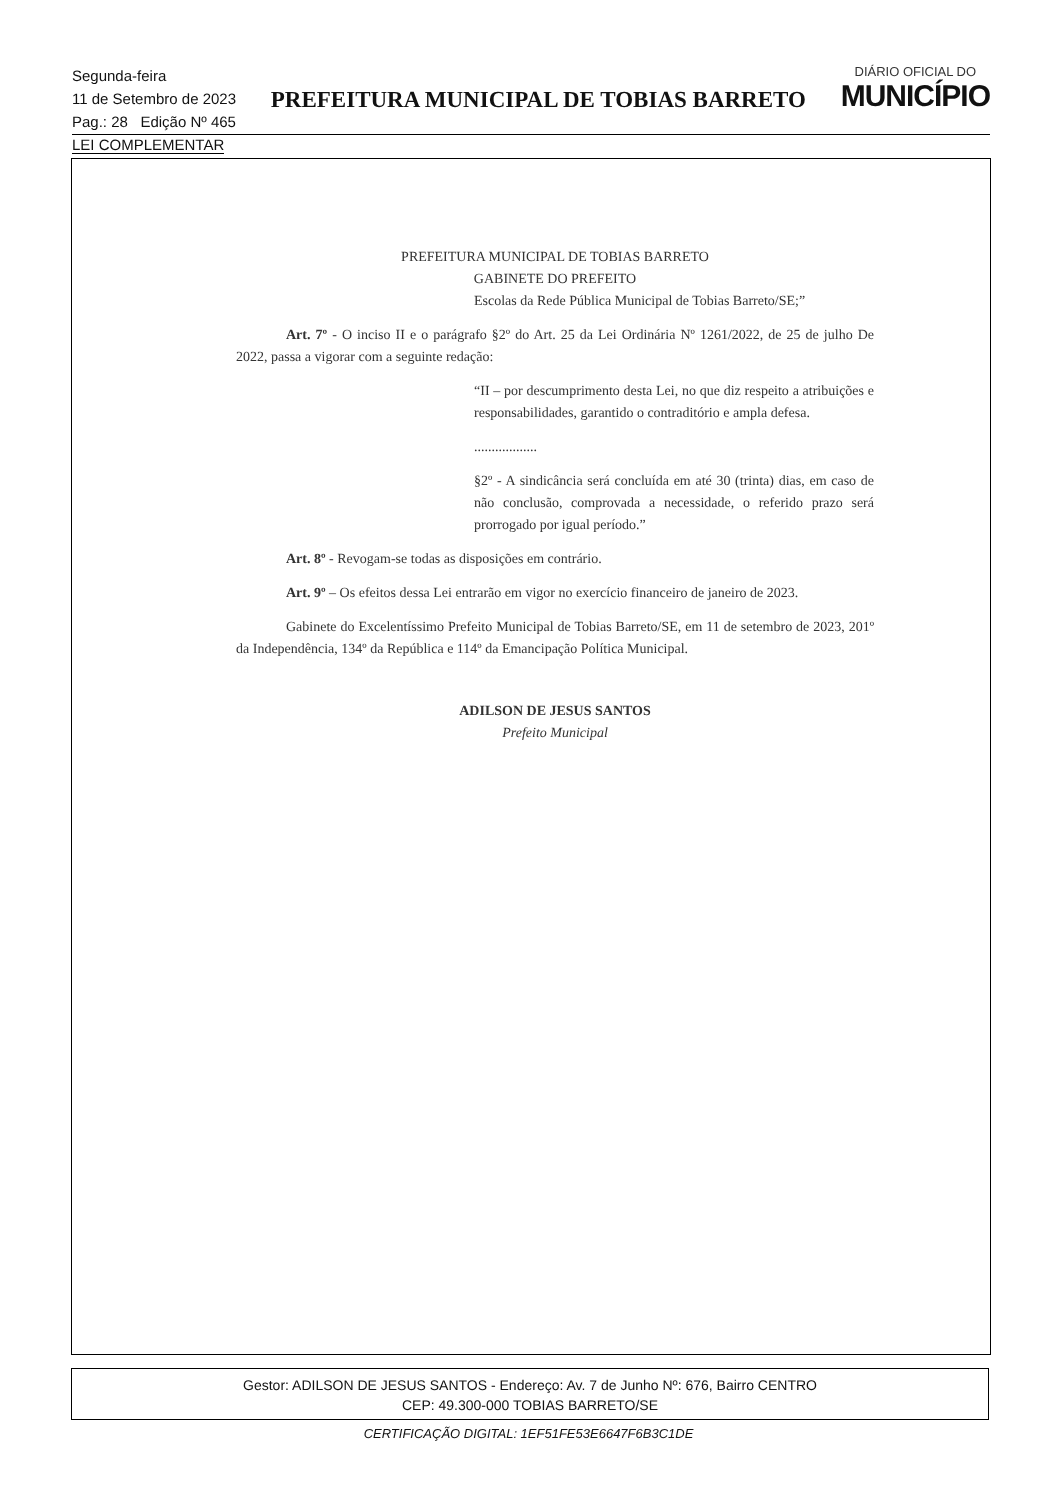Segunda-feira
11 de Setembro de 2023
Pag.: 28 Edição Nº 465
PREFEITURA MUNICIPAL DE TOBIAS BARRETO
DIÁRIO OFICIAL DO
MUNICÍPIO
LEI COMPLEMENTAR
PREFEITURA MUNICIPAL DE TOBIAS BARRETO
GABINETE DO PREFEITO
Escolas da Rede Pública Municipal de Tobias Barreto/SE;”
Art. 7º - O inciso II e o parágrafo §2º do Art. 25 da Lei Ordinária Nº 1261/2022, de 25 de julho De 2022, passa a vigorar com a seguinte redação:
“II – por descumprimento desta Lei, no que diz respeito a atribuições e responsabilidades, garantido o contraditório e ampla defesa.
..................
§2º - A sindicância será concluída em até 30 (trinta) dias, em caso de não conclusão, comprovada a necessidade, o referido prazo será prorrogado por igual período.”
Art. 8º - Revogam-se todas as disposições em contrário.
Art. 9º – Os efeitos dessa Lei entrarão em vigor no exercício financeiro de janeiro de 2023.
Gabinete do Excelentíssimo Prefeito Municipal de Tobias Barreto/SE, em 11 de setembro de 2023, 201º da Independência, 134º da República e 114º da Emancipação Política Municipal.
ADILSON DE JESUS SANTOS
Prefeito Municipal
Gestor: ADILSON DE JESUS SANTOS - Endereço: Av. 7 de Junho Nº: 676, Bairro CENTRO
CEP: 49.300-000 TOBIAS BARRETO/SE
CERTIFICAÇÃO DIGITAL: 1EF51FE53E6647F6B3C1DE